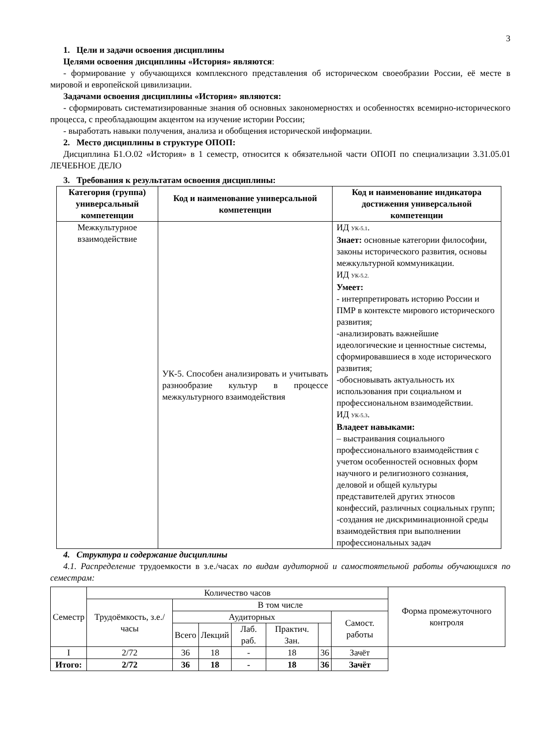3
1. Цели и задачи освоения дисциплины
Целями освоения дисциплины «История» являются:
- формирование у обучающихся комплексного представления об историческом своеобразии России, её месте в мировой и европейской цивилизации.
Задачами освоения дисциплины «История» являются:
- сформировать систематизированные знания об основных закономерностях и особенностях всемирно-исторического процесса, с преобладающим акцентом на изучение истории России;
- выработать навыки получения, анализа и обобщения исторической информации.
2. Место дисциплины в структуре ОПОП:
Дисциплина Б1.О.02 «История» в 1 семестр, относится к обязательной части ОПОП по специализации 3.31.05.01 ЛЕЧЕБНОЕ ДЕЛО
3. Требования к результатам освоения дисциплины:
| Категория (группа) универсальный компетенции | Код и наименование универсальной компетенции | Код и наименование индикатора достижения универсальной компетенции |
| --- | --- | --- |
| Межкультурное взаимодействие | УК-5. Способен анализировать и учитывать разнообразие культур в процессе межкультурного взаимодействия | ИД УК-5.1 . Знает: основные категории философии, законы исторического развития, основы межкультурной коммуникации. ИД УК-5.2. Умеет: - интерпретировать историю России и ПМР в контексте мирового исторического развития; -анализировать важнейшие идеологические и ценностные системы, сформировавшиеся в ходе исторического развития; -обосновывать актуальность их использования при социальном и профессиональном взаимодействии. ИД УК-5.3 . Владеет навыками: – выстраивания социального профессионального взаимодействия с учетом особенностей основных форм научного и религиозного сознания, деловой и общей культуры представителей других этносов конфессий, различных социальных групп; -создания не дискриминационной среды взаимодействия при выполнении профессиональных задач |
4. Структура и содержание дисциплины
4.1. Распределение трудоемкости в з.е./часах по видам аудиторной и самостоятельной работы обучающихся по семестрам:
| Семестр | Количество часов | | | | | | | Форма промежуточного контроля |
| | Трудоёмкость, з.е./часы | В том числе | | | | | | |
| | | Аудиторных | | | | | Самост. работы | |
| | | Всего | Лекций | Лаб. раб. | Практич. Зан. | | | |
| I | 2/72 | 36 | 18 | - | 18 | 36 | Зачёт | |
| Итого: | 2/72 | 36 | 18 | - | 18 | 36 | Зачёт | |